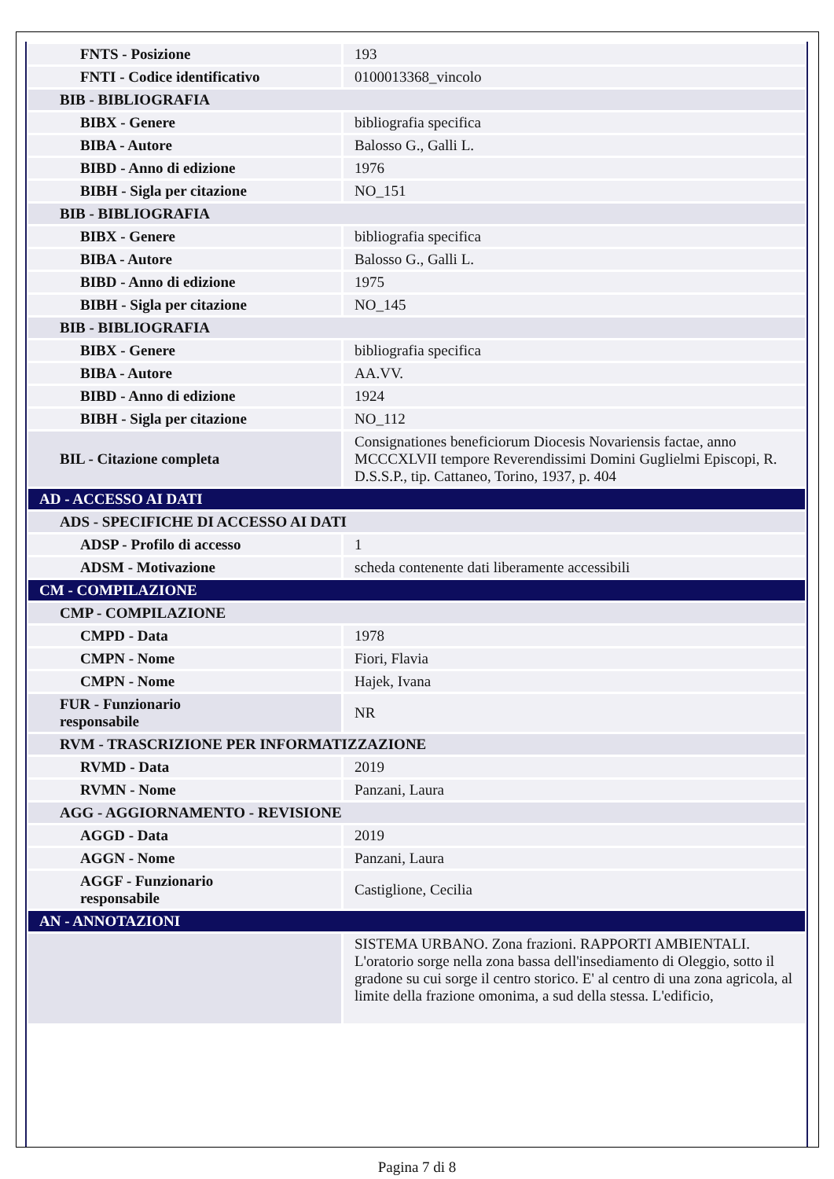| FNTS - Posizione | 193 |
| FNTI - Codice identificativo | 0100013368_vincolo |
| BIB - BIBLIOGRAFIA | |
| BIBX - Genere | bibliografia specifica |
| BIBA - Autore | Balosso G., Galli L. |
| BIBD - Anno di edizione | 1976 |
| BIBH - Sigla per citazione | NO_151 |
| BIB - BIBLIOGRAFIA | |
| BIBX - Genere | bibliografia specifica |
| BIBA - Autore | Balosso G., Galli L. |
| BIBD - Anno di edizione | 1975 |
| BIBH - Sigla per citazione | NO_145 |
| BIB - BIBLIOGRAFIA | |
| BIBX - Genere | bibliografia specifica |
| BIBA - Autore | AA.VV. |
| BIBD - Anno di edizione | 1924 |
| BIBH - Sigla per citazione | NO_112 |
| BIL - Citazione completa | Consignationes beneficiorum Diocesis Novariensis factae, anno MCCCXLVII tempore Reverendissimi Domini Guglielmi Episcopi, R. D.S.S.P., tip. Cattaneo, Torino, 1937, p. 404 |
| AD - ACCESSO AI DATI | |
| ADS - SPECIFICHE DI ACCESSO AI DATI | |
| ADSP - Profilo di accesso | 1 |
| ADSM - Motivazione | scheda contenente dati liberamente accessibili |
| CM - COMPILAZIONE | |
| CMP - COMPILAZIONE | |
| CMPD - Data | 1978 |
| CMPN - Nome | Fiori, Flavia |
| CMPN - Nome | Hajek, Ivana |
| FUR - Funzionario responsabile | NR |
| RVM - TRASCRIZIONE PER INFORMATIZZAZIONE | |
| RVMD - Data | 2019 |
| RVMN - Nome | Panzani, Laura |
| AGG - AGGIORNAMENTO - REVISIONE | |
| AGGD - Data | 2019 |
| AGGN - Nome | Panzani, Laura |
| AGGF - Funzionario responsabile | Castiglione, Cecilia |
| AN - ANNOTAZIONI | |
| | SISTEMA URBANO. Zona frazioni. RAPPORTI AMBIENTALI. L'oratorio sorge nella zona bassa dell'insediamento di Oleggio, sotto il gradone su cui sorge il centro storico. E' al centro di una zona agricola, al limite della frazione omonima, a sud della stessa. L'edificio, |
Pagina 7 di 8